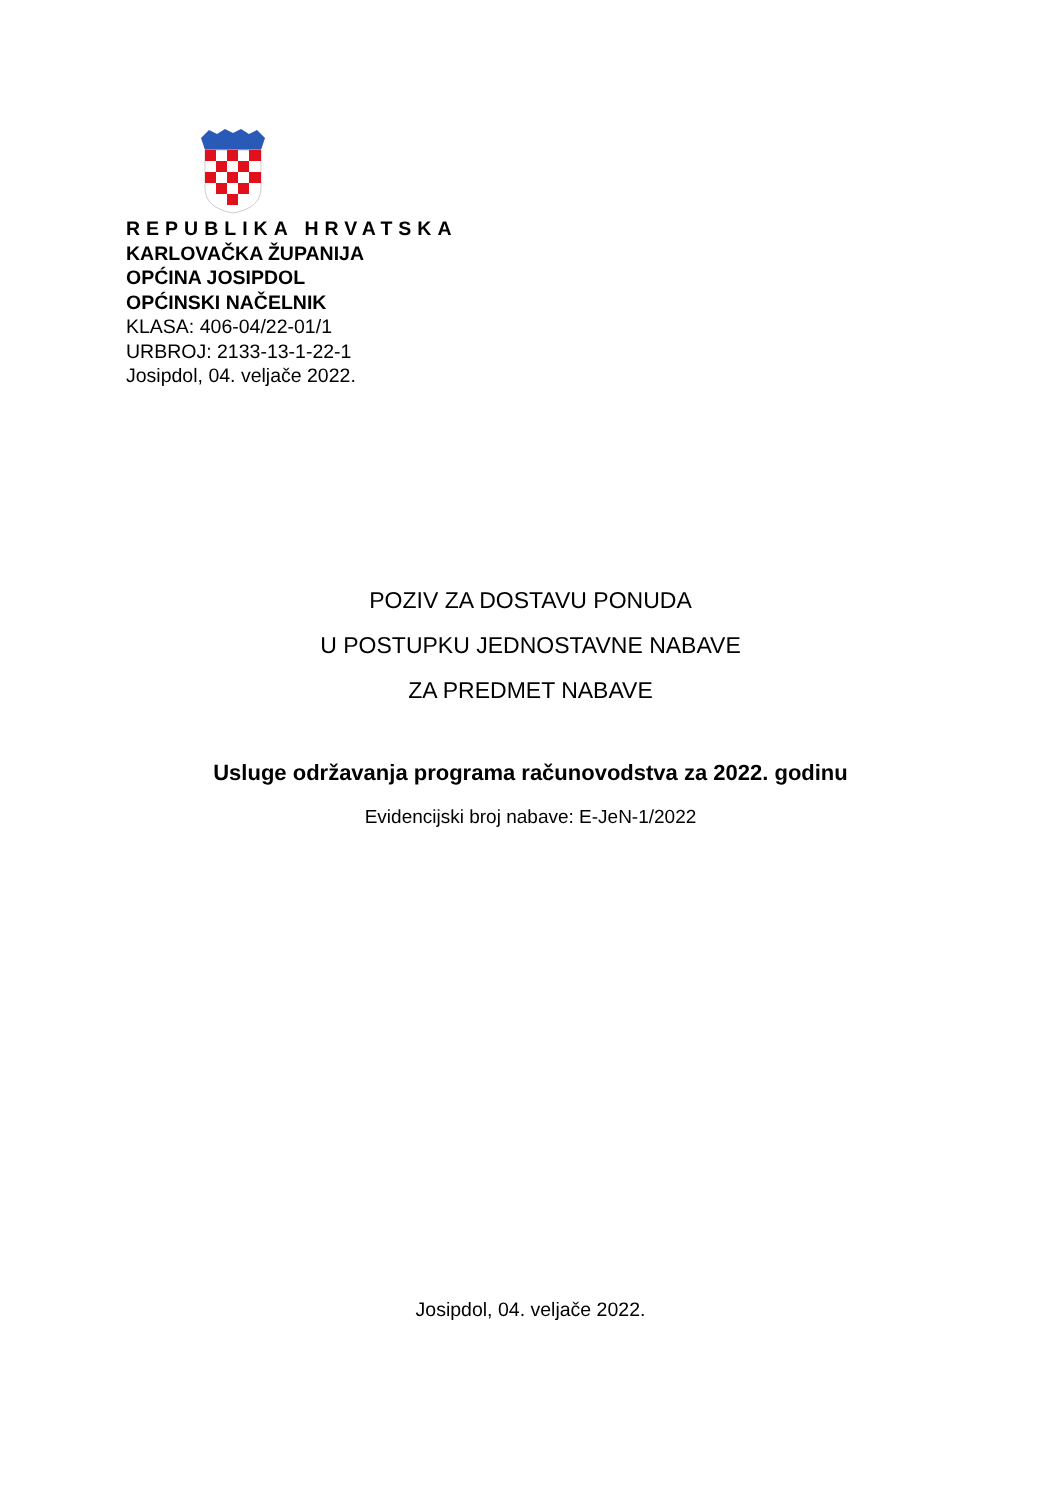REPUBLIKA HRVATSKA
KARLOVAČKA ŽUPANIJA
OPĆINA JOSIPDOL
OPĆINSKI NAČELNIK
KLASA: 406-04/22-01/1
URBROJ: 2133-13-1-22-1
Josipdol, 04. veljače 2022.
POZIV ZA DOSTAVU PONUDA
U POSTUPKU JEDNOSTAVNE NABAVE
ZA PREDMET NABAVE
Usluge održavanja programa računovodstva za 2022. godinu
Evidencijski broj nabave: E-JeN-1/2022
Josipdol, 04. veljače 2022.